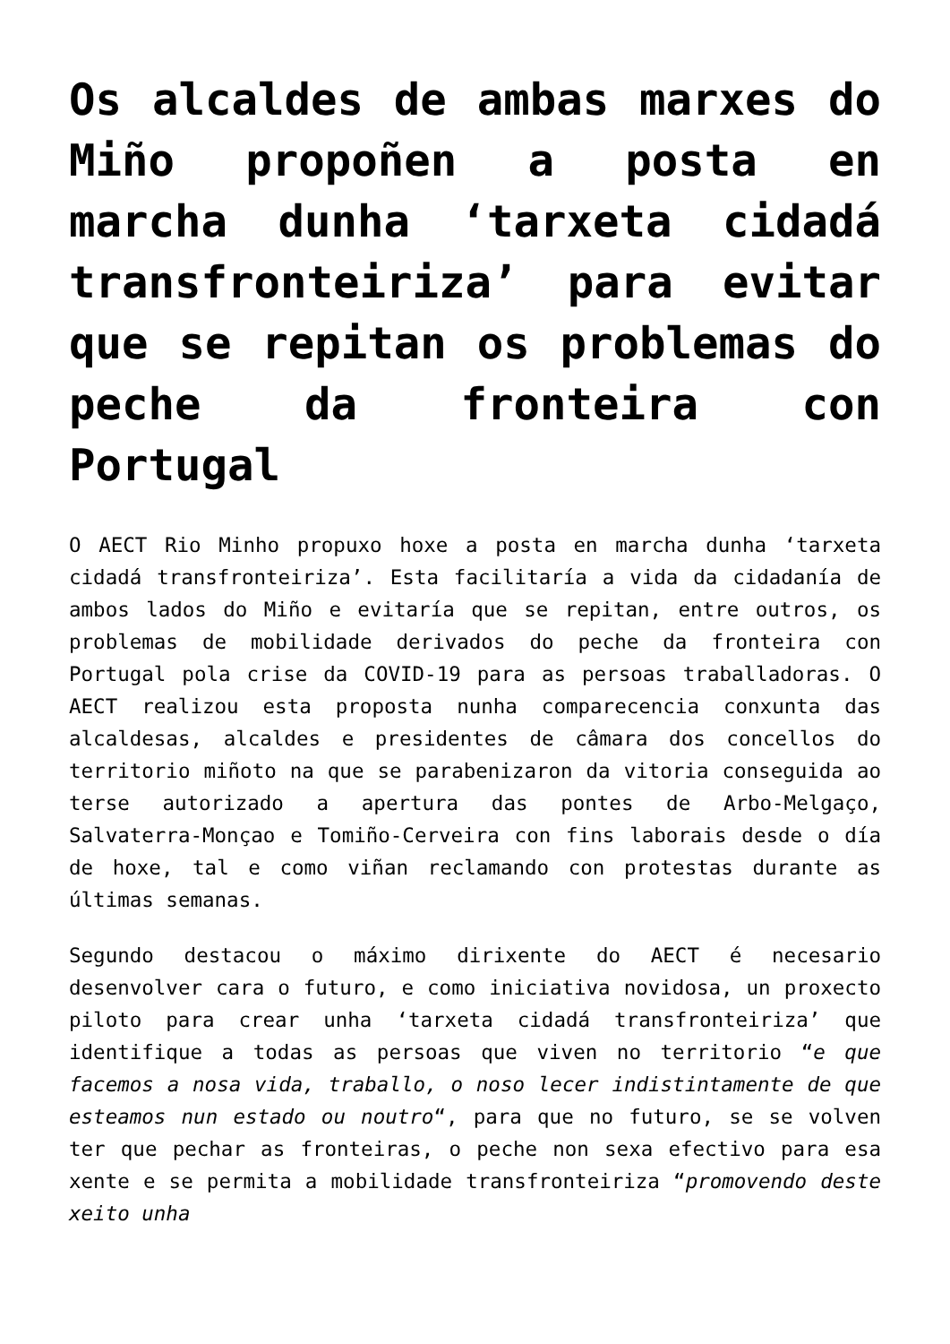Os alcaldes de ambas marxes do Miño propoñen a posta en marcha dunha ‘tarxeta cidadá transfronteiriza’ para evitar que se repitan os problemas do peche da fronteira con Portugal
O AECT Rio Minho propuxo hoxe a posta en marcha dunha ‘tarxeta cidadá transfronteiriza’. Esta facilitaría a vida da cidadanía de ambos lados do Miño e evitaría que se repitan, entre outros, os problemas de mobilidade derivados do peche da fronteira con Portugal pola crise da COVID-19 para as persoas traballadoras. O AECT realizou esta proposta nunha comparecencia conxunta das alcaldesas, alcaldes e presidentes de câmara dos concellos do territorio miñoto na que se parabenizaron da vitoria conseguida ao terse autorizado a apertura das pontes de Arbo-Melgaço, Salvaterra-Monçao e Tomiño-Cerveira con fins laborais desde o día de hoxe, tal e como viñan reclamando con protestas durante as últimas semanas.
Segundo destacou o máximo dirixente do AECT é necesario desenvolver cara o futuro, e como iniciativa novidosa, un proxecto piloto para crear unha ‘tarxeta cidadá transfronteiriza’ que identifique a todas as persoas que viven no territorio “e que facemos a nosa vida, traballo, o noso lecer indistintamente de que esteamos nun estado ou noutro“, para que no futuro, se se volven ter que pechar as fronteiras, o peche non sexa efectivo para esa xente e se permita a mobilidade transfronteiriza “promovendo deste xeito unha